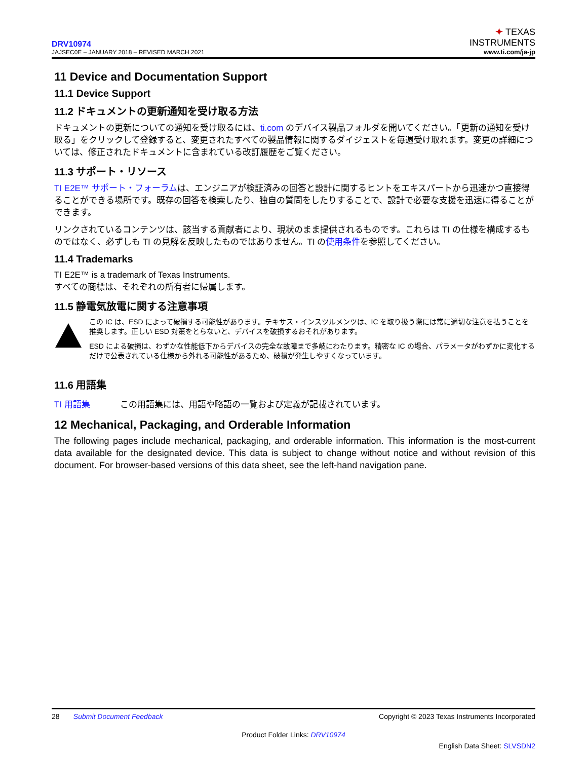DRV10974
JAJSEC0E – JANUARY 2018 – REVISED MARCH 2021
✦ TEXAS
INSTRUMENTS
www.ti.com/ja-jp
11 Device and Documentation Support
11.1 Device Support
11.2 ドキュメントの更新通知を受け取る方法
ドキュメントの更新についての通知を受け取るには、ti.com のデバイス製品フォルダを開いてください。「更新の通知を受け取る」をクリックして登録すると、変更されたすべての製品情報に関するダイジェストを毎週受け取れます。変更の詳細については、修正されたドキュメントに含まれている改訂履歴をご覧ください。
11.3 サポート・リソース
TI E2E™ サポート・フォーラムは、エンジニアが検証済みの回答と設計に関するヒントをエキスパートから迅速かつ直接得ることができる場所です。既存の回答を検索したり、独自の質問をしたりすることで、設計で必要な支援を迅速に得ることができます。
リンクされているコンテンツは、該当する貢献者により、現状のまま提供されるものです。これらは TI の仕様を構成するものではなく、必ずしも TI の見解を反映したものではありません。TI の使用条件を参照してください。
11.4 Trademarks
TI E2E™ is a trademark of Texas Instruments.
すべての商標は、それぞれの所有者に帰属します。
11.5 静電気放電に関する注意事項
この IC は、ESD によって破損する可能性があります。テキサス・インスツルメンツは、IC を取り扱う際には常に適切な注意を払うことを推奨します。正しい ESD 対策をとらないと、デバイスを破損するおそれがあります。
ESD による破損は、わずかな性能低下からデバイスの完全な故障まで多岐にわたります。精密な IC の場合、パラメータがわずかに変化するだけで公表されている仕様から外れる可能性があるため、破損が発生しやすくなっています。
11.6 用語集
TI 用語集 この用語集には、用語や略語の一覧および定義が記載されています。
12 Mechanical, Packaging, and Orderable Information
The following pages include mechanical, packaging, and orderable information. This information is the most-current data available for the designated device. This data is subject to change without notice and without revision of this document. For browser-based versions of this data sheet, see the left-hand navigation pane.
28 Submit Document Feedback Copyright © 2023 Texas Instruments Incorporated
Product Folder Links: DRV10974
English Data Sheet: SLVSDN2